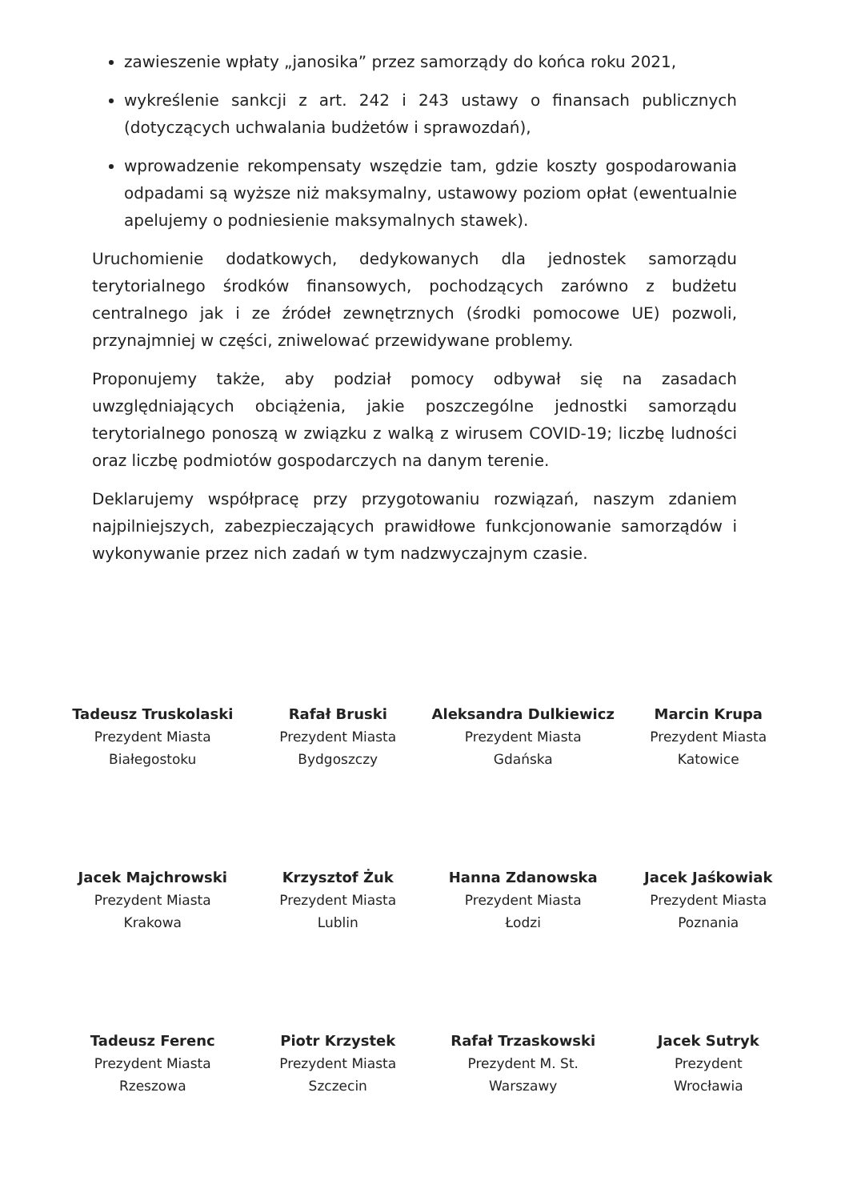zawieszenie wpłaty „janosika” przez samorządy do końca roku 2021,
wykreślenie sankcji z art. 242 i 243 ustawy o finansach publicznych (dotyczących uchwalania budżetów i sprawozdań),
wprowadzenie rekompensaty wszędzie tam, gdzie koszty gospodarowania odpadami są wyższe niż maksymalny, ustawowy poziom opłat (ewentualnie apelujemy o podniesienie maksymalnych stawek).
Uruchomienie dodatkowych, dedykowanych dla jednostek samorządu terytorialnego środków finansowych, pochodzących zarówno z budżetu centralnego jak i ze źródeł zewnętrznych (środki pomocowe UE) pozwoli, przynajmniej w części, zniwelować przewidywane problemy.
Proponujemy także, aby podział pomocy odbywał się na zasadach uwzględniających obciążenia, jakie poszczególne jednostki samorządu terytorialnego ponoszą w związku z walką z wirusem COVID-19; liczbę ludności oraz liczbę podmiotów gospodarczych na danym terenie.
Deklarujemy współpracę przy przygotowaniu rozwiązań, naszym zdaniem najpilniejszych, zabezpieczających prawidłowe funkcjonowanie samorządów i wykonywanie przez nich zadań w tym nadzwyczajnym czasie.
Tadeusz Truskolaski
Prezydent Miasta
Białegostoku
Rafał Bruski
Prezydent Miasta
Bydgoszczy
Aleksandra Dulkiewicz
Prezydent Miasta
Gdańska
Marcin Krupa
Prezydent Miasta
Katowice
Jacek Majchrowski
Prezydent Miasta
Krakowa
Krzysztof Żuk
Prezydent Miasta
Lublin
Hanna Zdanowska
Prezydent Miasta
Łodzi
Jacek Jaśkowiak
Prezydent Miasta
Poznania
Tadeusz Ferenc
Prezydent Miasta
Rzeszowa
Piotr Krzystek
Prezydent Miasta
Szczecin
Rafał Trzaskowski
Prezydent M. St.
Warszawy
Jacek Sutryk
Prezydent
Wrocławia